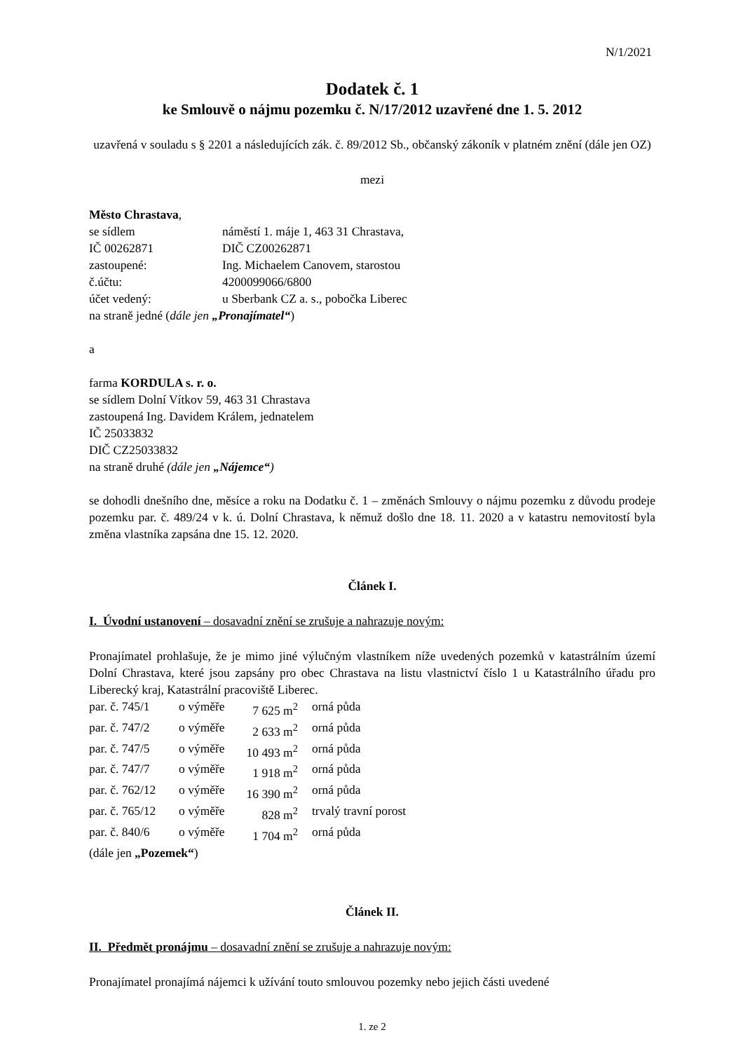N/1/2021
Dodatek č. 1
ke Smlouvě o nájmu pozemku č. N/17/2012 uzavřené dne 1. 5. 2012
uzavřená v souladu s § 2201 a následujících zák. č. 89/2012 Sb., občanský zákoník v platném znění (dále jen OZ)
mezi
Město Chrastava,
| se sídlem | náměstí 1. máje 1, 463 31 Chrastava, |
| IČ 00262871 | DIČ CZ00262871 |
| zastoupené: | Ing. Michaelem Canovem, starostou |
| č.účtu: | 4200099066/6800 |
| účet vedený: | u Sberbank CZ a. s., pobočka Liberec |
na straně jedné (dále jen „Pronajímatel“)
a
farma KORDULA s. r. o.
se sídlem Dolní Vítkov 59, 463 31 Chrastava
zastoupená Ing. Davidem Králem, jednatelem
IČ 25033832
DIČ CZ25033832
na straně druhé (dále jen „Nájemce“)
se dohodli dnešního dne, měsíce a roku na Dodatku č. 1 – změnách Smlouvy o nájmu pozemku z důvodu prodeje pozemku par. č. 489/24 v k. ú. Dolní Chrastava, k němuž došlo dne 18. 11. 2020 a v katastru nemovitostí byla změna vlastníka zapsána dne 15. 12. 2020.
Článek I.
I. Úvodní ustanovení – dosavadní znění se zrušuje a nahrazuje novým:
Pronajímatel prohlašuje, že je mimo jiné výlučným vlastníkem níže uvedených pozemků v katastrálním území Dolní Chrastava, které jsou zapsány pro obec Chrastava na listu vlastnictví číslo 1 u Katastrálního úřadu pro Liberecký kraj, Katastrální pracoviště Liberec.
| par. č. 745/1 | o výměře | 7 625 m<sup>2</sup> | orná půda |
| par. č. 747/2 | o výměře | 2 633 m<sup>2</sup> | orná půda |
| par. č. 747/5 | o výměře | 10 493 m<sup>2</sup> | orná půda |
| par. č. 747/7 | o výměře | 1 918 m<sup>2</sup> | orná půda |
| par. č. 762/12 | o výměře | 16 390 m<sup>2</sup> | orná půda |
| par. č. 765/12 | o výměře | 828 m<sup>2</sup> | trvalý travní porost |
| par. č. 840/6 | o výměře | 1 704 m<sup>2</sup> | orná půda |
(dále jen „Pozemek“)
Článek II.
II. Předmět pronájmu – dosavadní znění se zrušuje a nahrazuje novým:
Pronajímatel pronajímá nájemci k užívání touto smlouvou pozemky nebo jejich části uvedené
1. ze 2